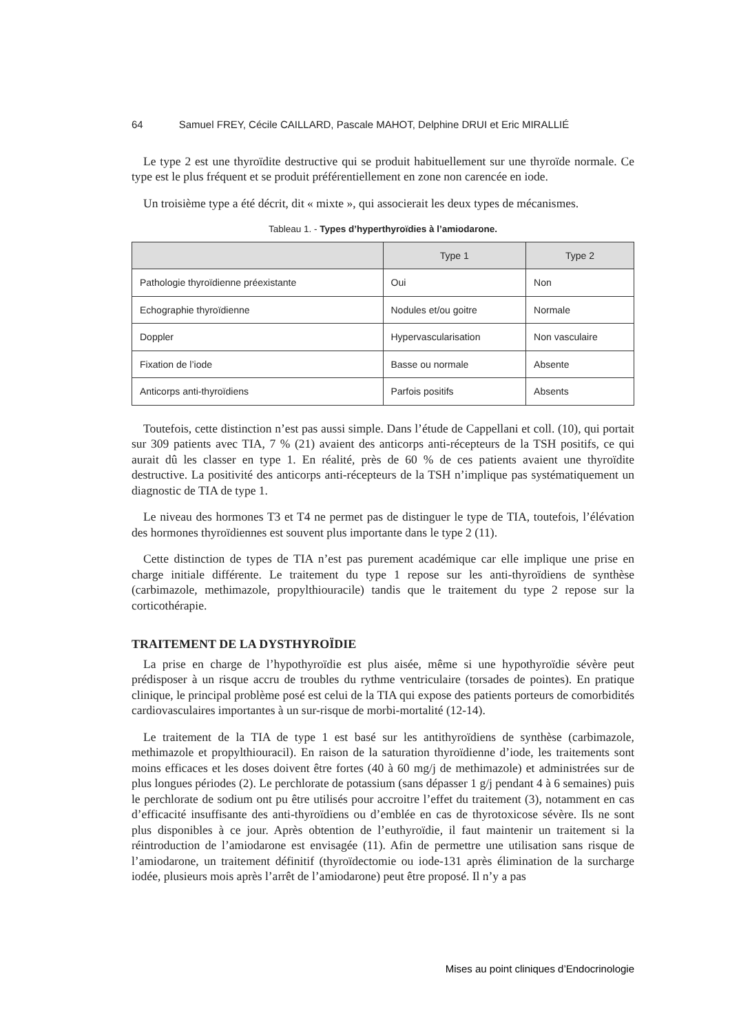64 Samuel FREY, Cécile CAILLARD, Pascale MAHOT, Delphine DRUI et Eric MIRALLIÉ
Le type 2 est une thyroïdite destructive qui se produit habituellement sur une thyroïde normale. Ce type est le plus fréquent et se produit préférentiellement en zone non carencée en iode.
Un troisième type a été décrit, dit « mixte », qui associerait les deux types de mécanismes.
Tableau 1. - Types d’hyperthyroïdies à l’amiodarone.
| | Type 1 | Type 2 |
| --- | --- | --- |
| Pathologie thyroïdienne préexistante | Oui | Non |
| Echographie thyroïdienne | Nodules et/ou goitre | Normale |
| Doppler | Hypervascularisation | Non vasculaire |
| Fixation de l’iode | Basse ou normale | Absente |
| Anticorps anti-thyroïdiens | Parfois positifs | Absents |
Toutefois, cette distinction n’est pas aussi simple. Dans l’étude de Cappellani et coll. (10), qui portait sur 309 patients avec TIA, 7 % (21) avaient des anticorps anti-récepteurs de la TSH positifs, ce qui aurait dû les classer en type 1. En réalité, près de 60 % de ces patients avaient une thyroïdite destructive. La positivité des anticorps anti-récepteurs de la TSH n’implique pas systématiquement un diagnostic de TIA de type 1.
Le niveau des hormones T3 et T4 ne permet pas de distinguer le type de TIA, toutefois, l’élévation des hormones thyroïdiennes est souvent plus importante dans le type 2 (11).
Cette distinction de types de TIA n’est pas purement académique car elle implique une prise en charge initiale différente. Le traitement du type 1 repose sur les anti-thyroïdiens de synthèse (carbimazole, methimazole, propylthiouracile) tandis que le traitement du type 2 repose sur la corticothérapie.
TRAITEMENT DE LA DYSTHYROÏDIE
La prise en charge de l’hypothyroïdie est plus aisée, même si une hypothyroïdie sévère peut prédisposer à un risque accru de troubles du rythme ventriculaire (torsades de pointes). En pratique clinique, le principal problème posé est celui de la TIA qui expose des patients porteurs de comorbidités cardiovasculaires importantes à un sur-risque de morbi-mortalité (12-14).
Le traitement de la TIA de type 1 est basé sur les antithyroïdiens de synthèse (carbimazole, methimazole et propylthiouracil). En raison de la saturation thyroïdienne d’iode, les traitements sont moins efficaces et les doses doivent être fortes (40 à 60 mg/j de methimazole) et administrées sur de plus longues périodes (2). Le perchlorate de potassium (sans dépasser 1 g/j pendant 4 à 6 semaines) puis le perchlorate de sodium ont pu être utilisés pour accroitre l’effet du traitement (3), notamment en cas d’efficacité insuffisante des anti-thyroïdiens ou d’emblée en cas de thyrotoxicose sévère. Ils ne sont plus disponibles à ce jour. Après obtention de l’euthyroïdie, il faut maintenir un traitement si la réintroduction de l’amiodarone est envisagée (11). Afin de permettre une utilisation sans risque de l’amiodarone, un traitement définitif (thyroïdectomie ou iode-131 après élimination de la surcharge iodée, plusieurs mois après l’arrêt de l’amiodarone) peut être proposé. Il n’y a pas
Mises au point cliniques d’Endocrinologie